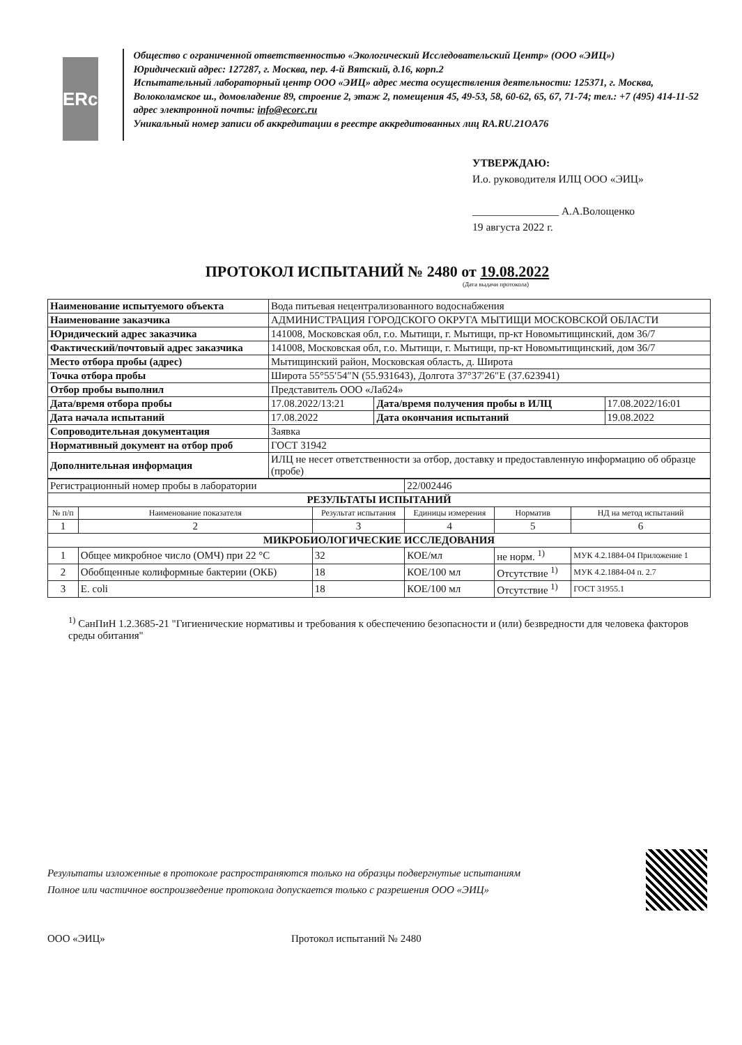ERc
Общество с ограниченной ответственностью «Экологический Исследовательский Центр» (ООО «ЭИЦ»)
Юридический адрес: 127287, г. Москва, пер. 4-й Вятский, д.16, корп.2
Испытательный лабораторный центр ООО «ЭИЦ» адрес места осуществления деятельности: 125371, г. Москва, Волоколамское ш., домовладение 89, строение 2, этаж 2, помещения 45, 49-53, 58, 60-62, 65, 67, 71-74; тел.: +7 (495) 414-11-52 адрес электронной почты: info@ecorc.ru
Уникальный номер записи об аккредитации в реестре аккредитованных лиц RA.RU.21OA76
УТВЕРЖДАЮ:
И.о. руководителя ИЛЦ ООО «ЭИЦ»
________________ А.А.Волощенко
19 августа 2022 г.
ПРОТОКОЛ ИСПЫТАНИЙ № 2480 от 19.08.2022
(Дата выдачи протокола)
| Наименование испытуемого объекта | Вода питьевая нецентрализованного водоснабжения | | |
| Наименование заказчика | АДМИНИСТРАЦИЯ ГОРОДСКОГО ОКРУГА МЫТИЩИ МОСКОВСКОЙ ОБЛАСТИ | | |
| Юридический адрес заказчика | 141008, Московская обл, г.о. Мытищи, г. Мытищи, пр-кт Новомытищинский, дом 36/7 | | |
| Фактический/почтовый адрес заказчика | 141008, Московская обл, г.о. Мытищи, г. Мытищи, пр-кт Новомытищинский, дом 36/7 | | |
| Место отбора пробы (адрес) | Мытищинский район, Московская область, д. Широта | | |
| Точка отбора пробы | Широта 55°55′54″N (55.931643), Долгота 37°37′26″E (37.623941) | | |
| Отбор пробы выполнил | Представитель ООО «Лаб24» | | |
| Дата/время отбора пробы | 17.08.2022/13:21 | Дата/время получения пробы в ИЛЦ | 17.08.2022/16:01 |
| Дата начала испытаний | 17.08.2022 | Дата окончания испытаний | 19.08.2022 |
| Сопроводительная документация | Заявка | | |
| Нормативный документ на отбор проб | ГОСТ 31942 | | |
| Дополнительная информация | ИЛЦ не несет ответственности за отбор, доставку и предоставленную информацию об образце (пробе) | | |
| Регистрационный номер пробы в лаборатории | | | 22/002446 | | |
| РЕЗУЛЬТАТЫ ИСПЫТАНИЙ | | | | | |
| № п/п | Наименование показателя | Результат испытания | Единицы измерения | Норматив | НД на метод испытаний |
| 1 | 2 | 3 | 4 | 5 | 6 |
| МИКРОБИОЛОГИЧЕСКИЕ ИССЛЕДОВАНИЯ | | | | | |
| 1 | Общее микробное число (ОМЧ) при 22 °С | 32 | КОЕ/мл | не норм. <sup>1)</sup> | МУК 4.2.1884-04 Приложение 1 |
| 2 | Обобщенные колиформные бактерии (ОКБ) | 18 | КОЕ/100 мл | Отсутствие <sup>1)</sup> | МУК 4.2.1884-04 п. 2.7 |
| 3 | E. coli | 18 | КОЕ/100 мл | Отсутствие <sup>1)</sup> | ГОСТ 31955.1 |
<sup>1)</sup> СанПиН 1.2.3685-21 "Гигиенические нормативы и требования к обеспечению безопасности и (или) безвредности для человека факторов среды обитания"
Результаты изложенные в протоколе распространяются только на образцы подвергнутые испытаниям
Полное или частичное воспроизведение протокола допускается только с разрешения ООО «ЭИЦ»
ООО «ЭИЦ» Протокол испытаний № 2480